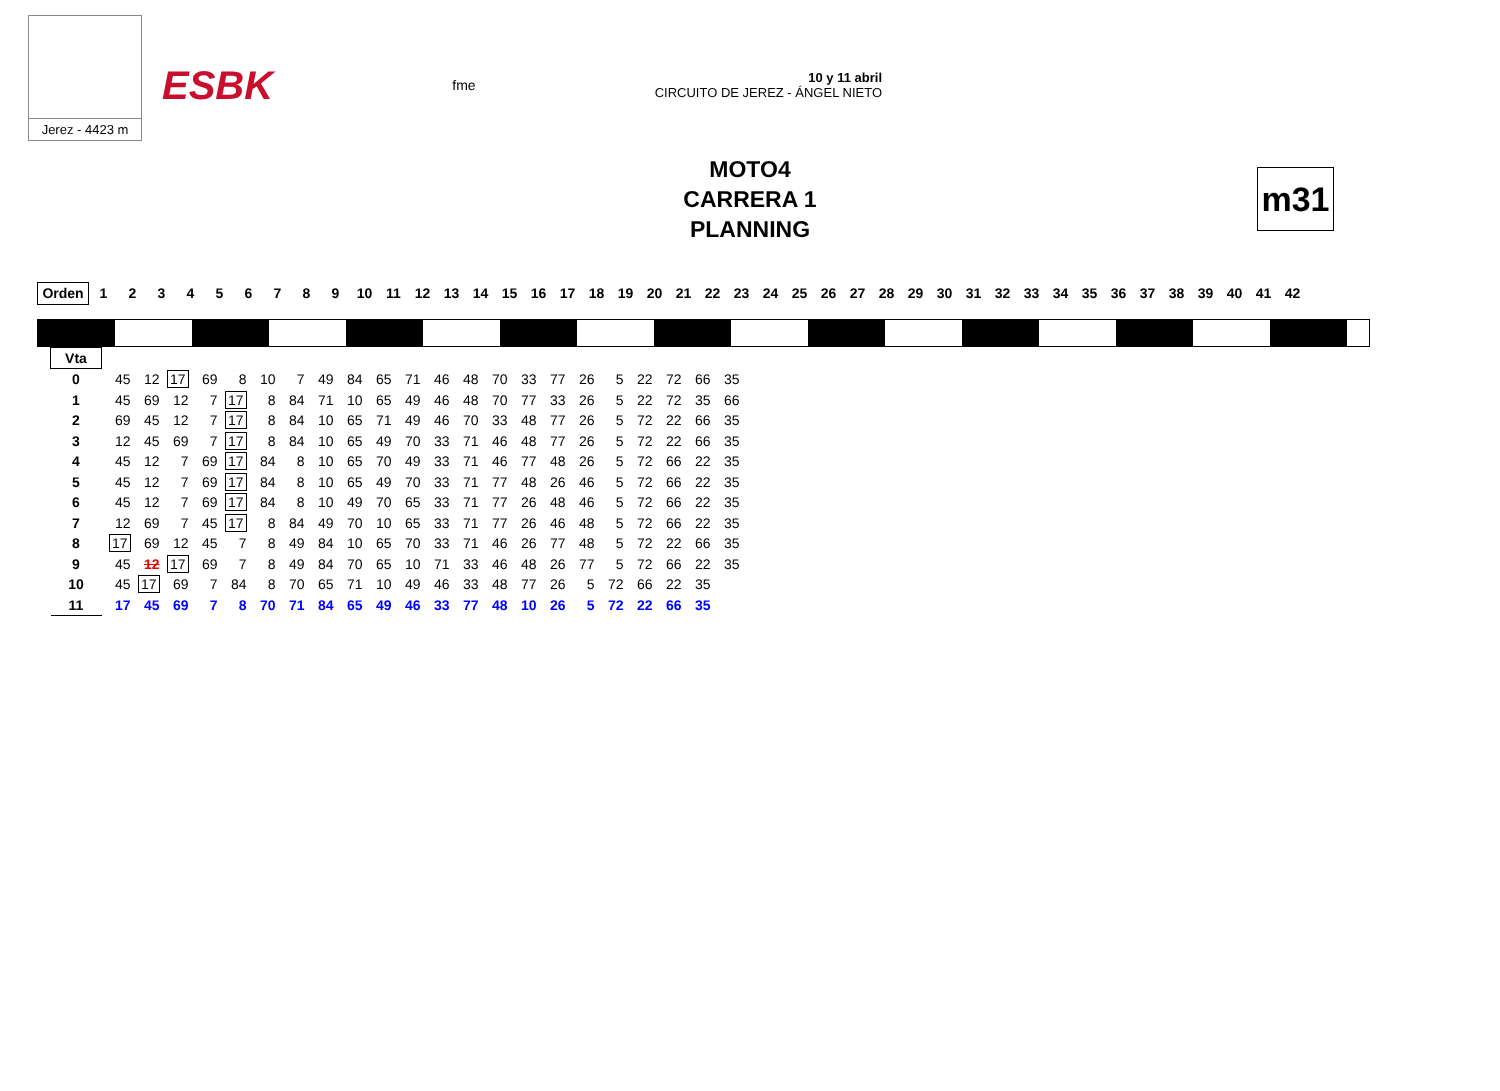Jerez - 4423 m
ESBK fme 10 y 11 abril
CIRCUITO DE JEREZ - ÁNGEL NIETO
MOTO4
CARRERA 1
PLANNING
m31
| Orden | 1 | 2 | 3 | 4 | 5 | 6 | 7 | 8 | 9 | 10 | 11 | 12 | 13 | 14 | 15 | 16 | 17 | 18 | 19 | 20 | 21 | 22 | 23 | 24 | 25 | 26 | 27 | 28 | 29 | 30 | 31 | 32 | 33 | 34 | 35 | 36 | 37 | 38 | 39 | 40 | 41 | 42 |
| --- | --- | --- | --- | --- | --- | --- | --- | --- | --- | --- | --- | --- | --- | --- | --- | --- | --- | --- | --- | --- | --- | --- | --- | --- | --- | --- | --- | --- | --- | --- | --- | --- | --- | --- | --- | --- | --- | --- | --- | --- | --- | --- |
| Vta | | | | | | | | | | | | | | | | | | | | | | |
| --- | --- | --- | --- | --- | --- | --- | --- | --- | --- | --- | --- | --- | --- | --- | --- | --- | --- | --- | --- | --- | --- | --- |
| 0 | 45 | 12 | 17 | 69 | 8 | 10 | 7 | 49 | 84 | 65 | 71 | 46 | 48 | 70 | 33 | 77 | 26 | 5 | 22 | 72 | 66 | 35 |
| 1 | 45 | 69 | 12 | 7 | 17 | 8 | 84 | 71 | 10 | 65 | 49 | 46 | 48 | 70 | 77 | 33 | 26 | 5 | 22 | 72 | 35 | 66 |
| 2 | 69 | 45 | 12 | 7 | 17 | 8 | 84 | 10 | 65 | 71 | 49 | 46 | 70 | 33 | 48 | 77 | 26 | 5 | 72 | 22 | 66 | 35 |
| 3 | 12 | 45 | 69 | 7 | 17 | 8 | 84 | 10 | 65 | 49 | 70 | 33 | 71 | 46 | 48 | 77 | 26 | 5 | 72 | 22 | 66 | 35 |
| 4 | 45 | 12 | 7 | 69 | 17 | 84 | 8 | 10 | 65 | 70 | 49 | 33 | 71 | 46 | 77 | 48 | 26 | 5 | 72 | 66 | 22 | 35 |
| 5 | 45 | 12 | 7 | 69 | 17 | 84 | 8 | 10 | 65 | 49 | 70 | 33 | 71 | 77 | 48 | 26 | 46 | 5 | 72 | 66 | 22 | 35 |
| 6 | 45 | 12 | 7 | 69 | 17 | 84 | 8 | 10 | 49 | 70 | 65 | 33 | 71 | 77 | 26 | 48 | 46 | 5 | 72 | 66 | 22 | 35 |
| 7 | 12 | 69 | 7 | 45 | 17 | 8 | 84 | 49 | 70 | 10 | 65 | 33 | 71 | 77 | 26 | 46 | 48 | 5 | 72 | 66 | 22 | 35 |
| 8 | 17 | 69 | 12 | 45 | 7 | 8 | 49 | 84 | 10 | 65 | 70 | 33 | 71 | 46 | 26 | 77 | 48 | 5 | 72 | 22 | 66 | 35 |
| 9 | 45 | 12 | 17 | 69 | 7 | 8 | 49 | 84 | 70 | 65 | 10 | 71 | 33 | 46 | 48 | 26 | 77 | 5 | 72 | 66 | 22 | 35 |
| 10 | 45 | 17 | 69 | 7 | 84 | 8 | 70 | 65 | 71 | 10 | 49 | 46 | 33 | 48 | 77 | 26 | 5 | 72 | 66 | 22 | 35 | |
| 11 | 17 | 45 | 69 | 7 | 8 | 70 | 71 | 84 | 65 | 49 | 46 | 33 | 77 | 48 | 10 | 26 | 5 | 72 | 22 | 66 | 35 | |